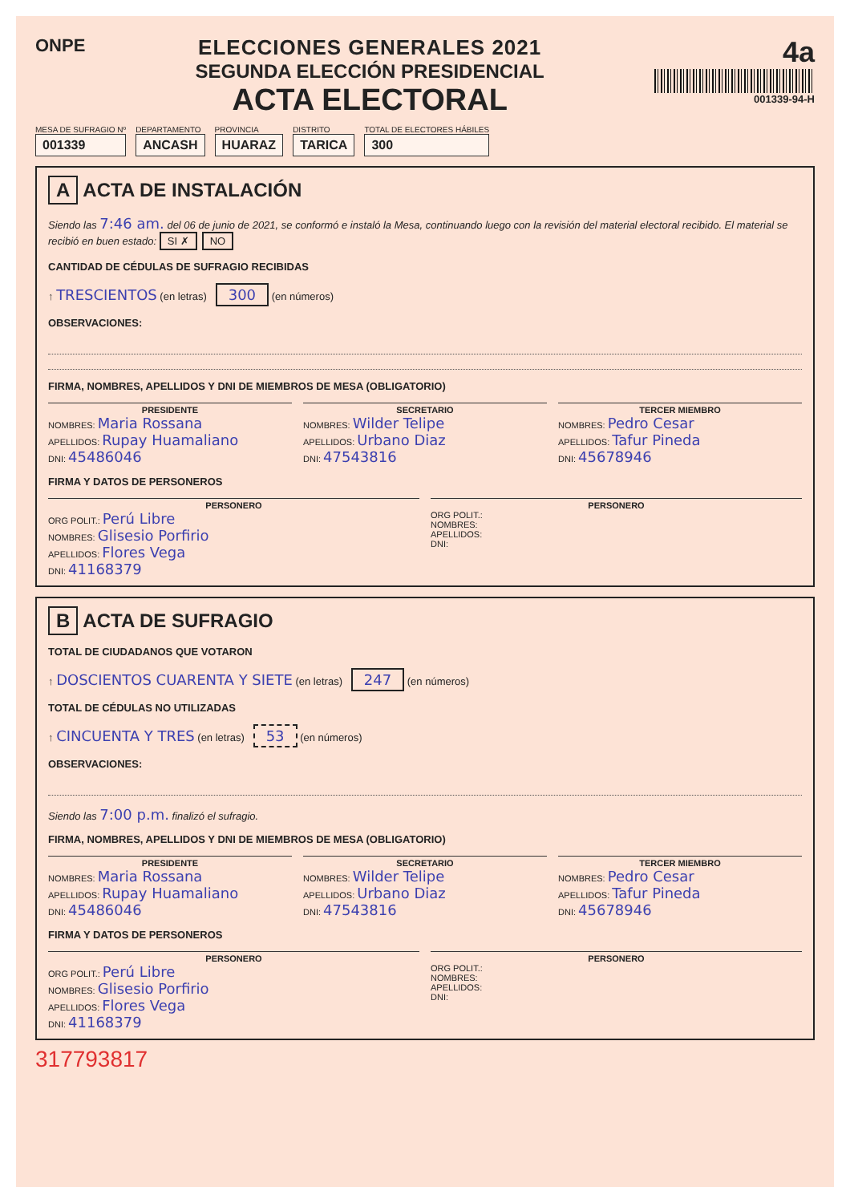ONPE
ELECCIONES GENERALES 2021
SEGUNDA ELECCIÓN PRESIDENCIAL
ACTA ELECTORAL
4a
001339-94-H
MESA DE SUFRAGIO Nº
001339
DEPARTAMENTO
ANCASH
PROVINCIA
HUARAZ
DISTRITO
TARICA
TOTAL DE ELECTORES HÁBILES
300
A ACTA DE INSTALACIÓN
Siendo las 7:46 am. del 06 de junio de 2021, se conformó e instaló la Mesa, continuando luego con la revisión del material electoral recibido. El material se recibió en buen estado: SI ✗ NO
CANTIDAD DE CÉDULAS DE SUFRAGIO RECIBIDAS
↑ TRESCIENTOS (en letras) 300 (en números)
OBSERVACIONES:
FIRMA, NOMBRES, APELLIDOS Y DNI DE MIEMBROS DE MESA (OBLIGATORIO)
PRESIDENTE
NOMBRES: Maria Rossana
APELLIDOS: Rupay Huamaliano
DNI: 45486046
SECRETARIO
NOMBRES: Wilder Telipe
APELLIDOS: Urbano Diaz
DNI: 47543816
TERCER MIEMBRO
NOMBRES: Pedro Cesar
APELLIDOS: Tafur Pineda
DNI: 45678946
FIRMA Y DATOS DE PERSONEROS
PERSONERO
ORG POLIT.: Perú Libre
NOMBRES: Glisesio Porfirio
APELLIDOS: Flores Vega
DNI: 41168379
PERSONERO
ORG POLIT.:
NOMBRES:
APELLIDOS:
DNI:
B ACTA DE SUFRAGIO
TOTAL DE CIUDADANOS QUE VOTARON
↑ DOSCIENTOS CUARENTA Y SIETE (en letras) 247 (en números)
TOTAL DE CÉDULAS NO UTILIZADAS
↑ CINCUENTA Y TRES (en letras) 53 (en números)
OBSERVACIONES:
Siendo las 7:00 p.m. finalizó el sufragio.
FIRMA, NOMBRES, APELLIDOS Y DNI DE MIEMBROS DE MESA (OBLIGATORIO)
PRESIDENTE
NOMBRES: Maria Rossana
APELLIDOS: Rupay Huamaliano
DNI: 45486046
SECRETARIO
NOMBRES: Wilder Telipe
APELLIDOS: Urbano Diaz
DNI: 47543816
TERCER MIEMBRO
NOMBRES: Pedro Cesar
APELLIDOS: Tafur Pineda
DNI: 45678946
FIRMA Y DATOS DE PERSONEROS
PERSONERO
ORG POLIT.: Perú Libre
NOMBRES: Glisesio Porfirio
APELLIDOS: Flores Vega
DNI: 41168379
PERSONERO
ORG POLIT.:
NOMBRES:
APELLIDOS:
DNI:
317793817